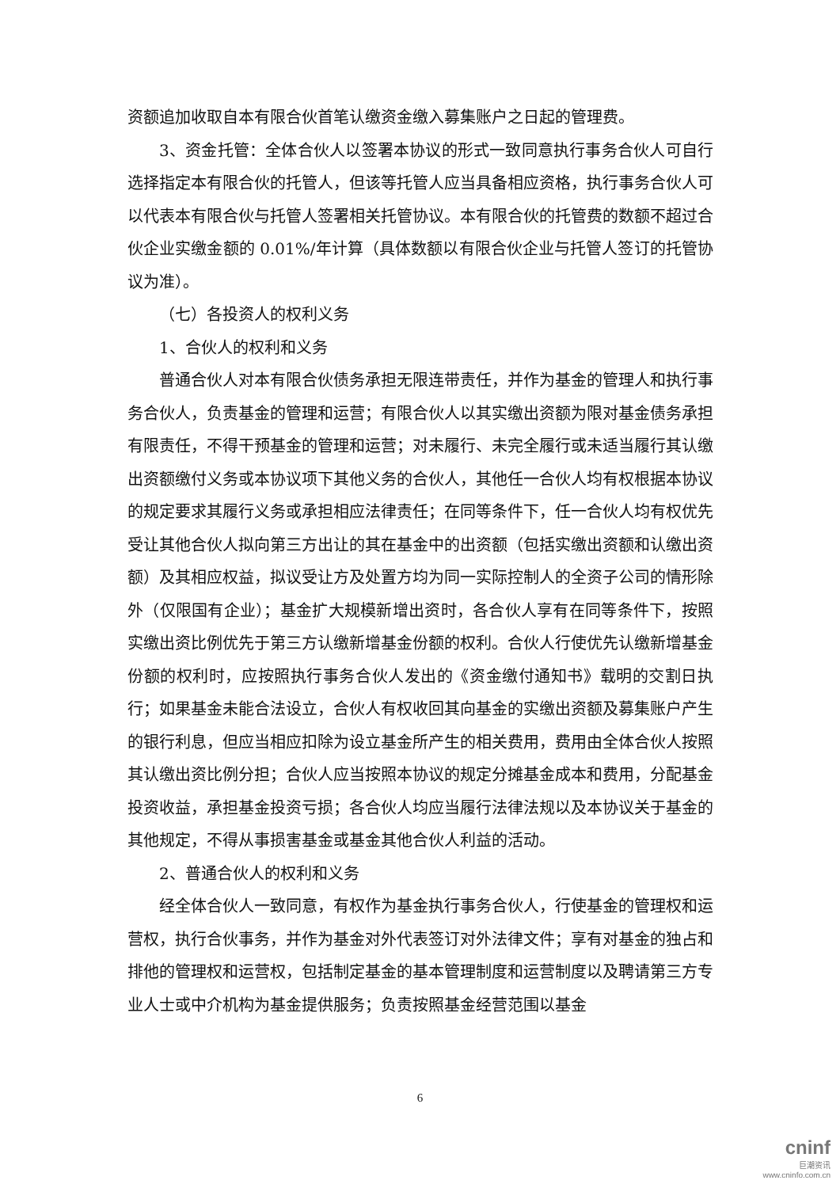资额追加收取自本有限合伙首笔认缴资金缴入募集账户之日起的管理费。
3、资金托管：全体合伙人以签署本协议的形式一致同意执行事务合伙人可自行选择指定本有限合伙的托管人，但该等托管人应当具备相应资格，执行事务合伙人可以代表本有限合伙与托管人签署相关托管协议。本有限合伙的托管费的数额不超过合伙企业实缴金额的 0.01%/年计算（具体数额以有限合伙企业与托管人签订的托管协议为准）。
（七）各投资人的权利义务
1、合伙人的权利和义务
普通合伙人对本有限合伙债务承担无限连带责任，并作为基金的管理人和执行事务合伙人，负责基金的管理和运营；有限合伙人以其实缴出资额为限对基金债务承担有限责任，不得干预基金的管理和运营；对未履行、未完全履行或未适当履行其认缴出资额缴付义务或本协议项下其他义务的合伙人，其他任一合伙人均有权根据本协议的规定要求其履行义务或承担相应法律责任；在同等条件下，任一合伙人均有权优先受让其他合伙人拟向第三方出让的其在基金中的出资额（包括实缴出资额和认缴出资额）及其相应权益，拟议受让方及处置方均为同一实际控制人的全资子公司的情形除外（仅限国有企业）；基金扩大规模新增出资时，各合伙人享有在同等条件下，按照实缴出资比例优先于第三方认缴新增基金份额的权利。合伙人行使优先认缴新增基金份额的权利时，应按照执行事务合伙人发出的《资金缴付通知书》载明的交割日执行；如果基金未能合法设立，合伙人有权收回其向基金的实缴出资额及募集账户产生的银行利息，但应当相应扣除为设立基金所产生的相关费用，费用由全体合伙人按照其认缴出资比例分担；合伙人应当按照本协议的规定分摊基金成本和费用，分配基金投资收益，承担基金投资亏损；各合伙人均应当履行法律法规以及本协议关于基金的其他规定，不得从事损害基金或基金其他合伙人利益的活动。
2、普通合伙人的权利和义务
经全体合伙人一致同意，有权作为基金执行事务合伙人，行使基金的管理权和运营权，执行合伙事务，并作为基金对外代表签订对外法律文件；享有对基金的独占和排他的管理权和运营权，包括制定基金的基本管理制度和运营制度以及聘请第三方专业人士或中介机构为基金提供服务；负责按照基金经营范围以基金
6
cninf
巨潮资讯
www.cninfo.com.cn